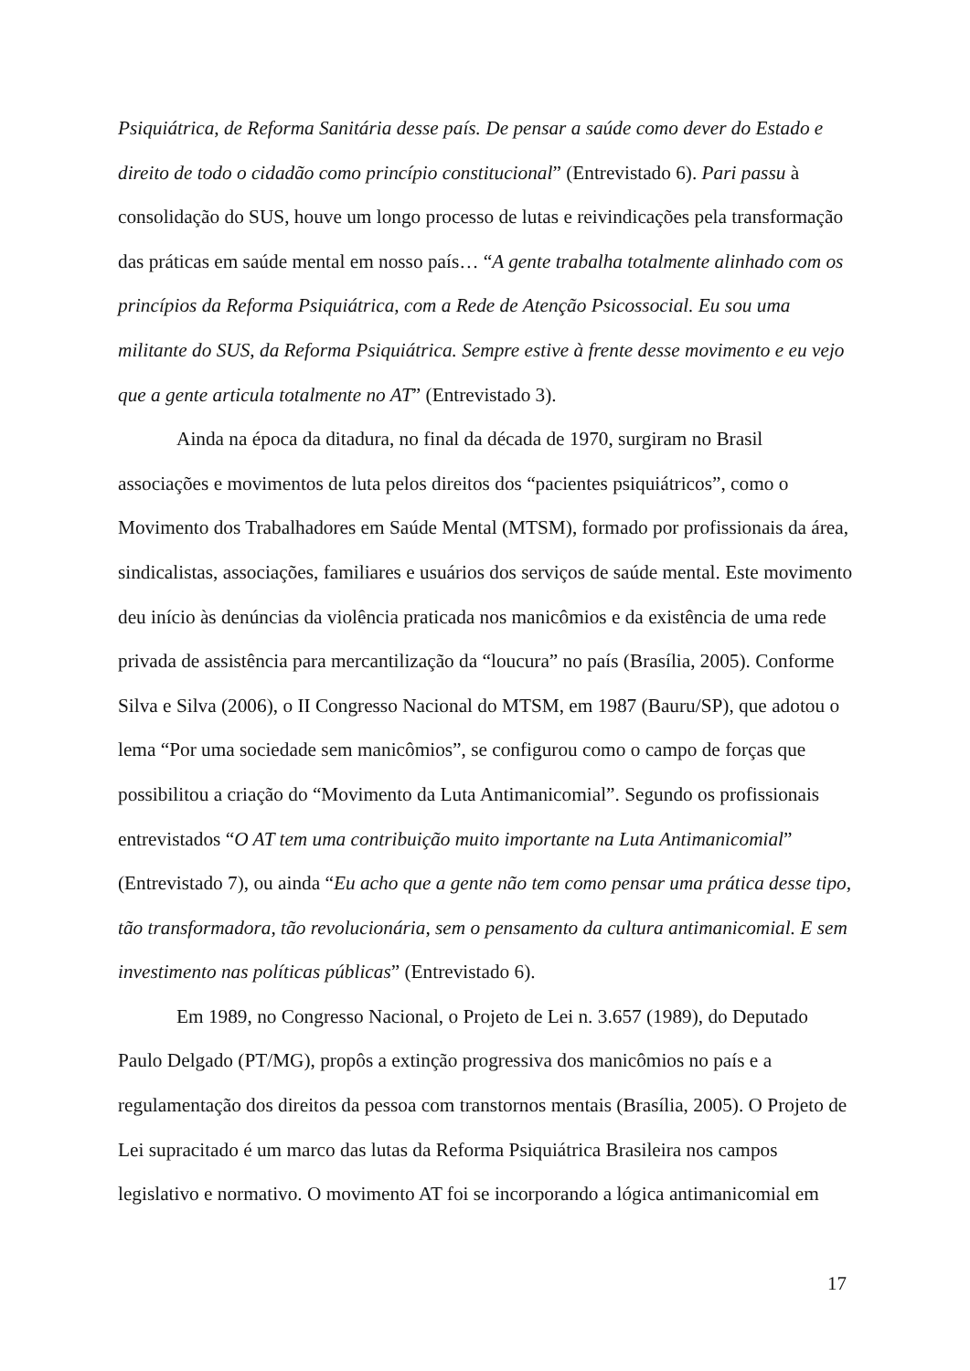Psiquiátrica, de Reforma Sanitária desse país. De pensar a saúde como dever do Estado e direito de todo o cidadão como princípio constitucional” (Entrevistado 6). Pari passu à consolidação do SUS, houve um longo processo de lutas e reivindicações pela transformação das práticas em saúde mental em nosso país… “A gente trabalha totalmente alinhado com os princípios da Reforma Psiquiátrica, com a Rede de Atenção Psicossocial. Eu sou uma militante do SUS, da Reforma Psiquiátrica. Sempre estive à frente desse movimento e eu vejo que a gente articula totalmente no AT” (Entrevistado 3).
Ainda na época da ditadura, no final da década de 1970, surgiram no Brasil associações e movimentos de luta pelos direitos dos “pacientes psiquiátricos”, como o Movimento dos Trabalhadores em Saúde Mental (MTSM), formado por profissionais da área, sindicalistas, associações, familiares e usuários dos serviços de saúde mental. Este movimento deu início às denúncias da violência praticada nos manicômios e da existência de uma rede privada de assistência para mercantilização da “loucura” no país (Brasília, 2005). Conforme Silva e Silva (2006), o II Congresso Nacional do MTSM, em 1987 (Bauru/SP), que adotou o lema “Por uma sociedade sem manicômios”, se configurou como o campo de forças que possibilitou a criação do “Movimento da Luta Antimanicomial”. Segundo os profissionais entrevistados “O AT tem uma contribuição muito importante na Luta Antimanicomial” (Entrevistado 7), ou ainda “Eu acho que a gente não tem como pensar uma prática desse tipo, tão transformadora, tão revolucionária, sem o pensamento da cultura antimanicomial. E sem investimento nas políticas públicas” (Entrevistado 6).
Em 1989, no Congresso Nacional, o Projeto de Lei n. 3.657 (1989), do Deputado Paulo Delgado (PT/MG), propôs a extinção progressiva dos manicômios no país e a regulamentação dos direitos da pessoa com transtornos mentais (Brasília, 2005). O Projeto de Lei supracitado é um marco das lutas da Reforma Psiquiátrica Brasileira nos campos legislativo e normativo. O movimento AT foi se incorporando a lógica antimanicomial em
17